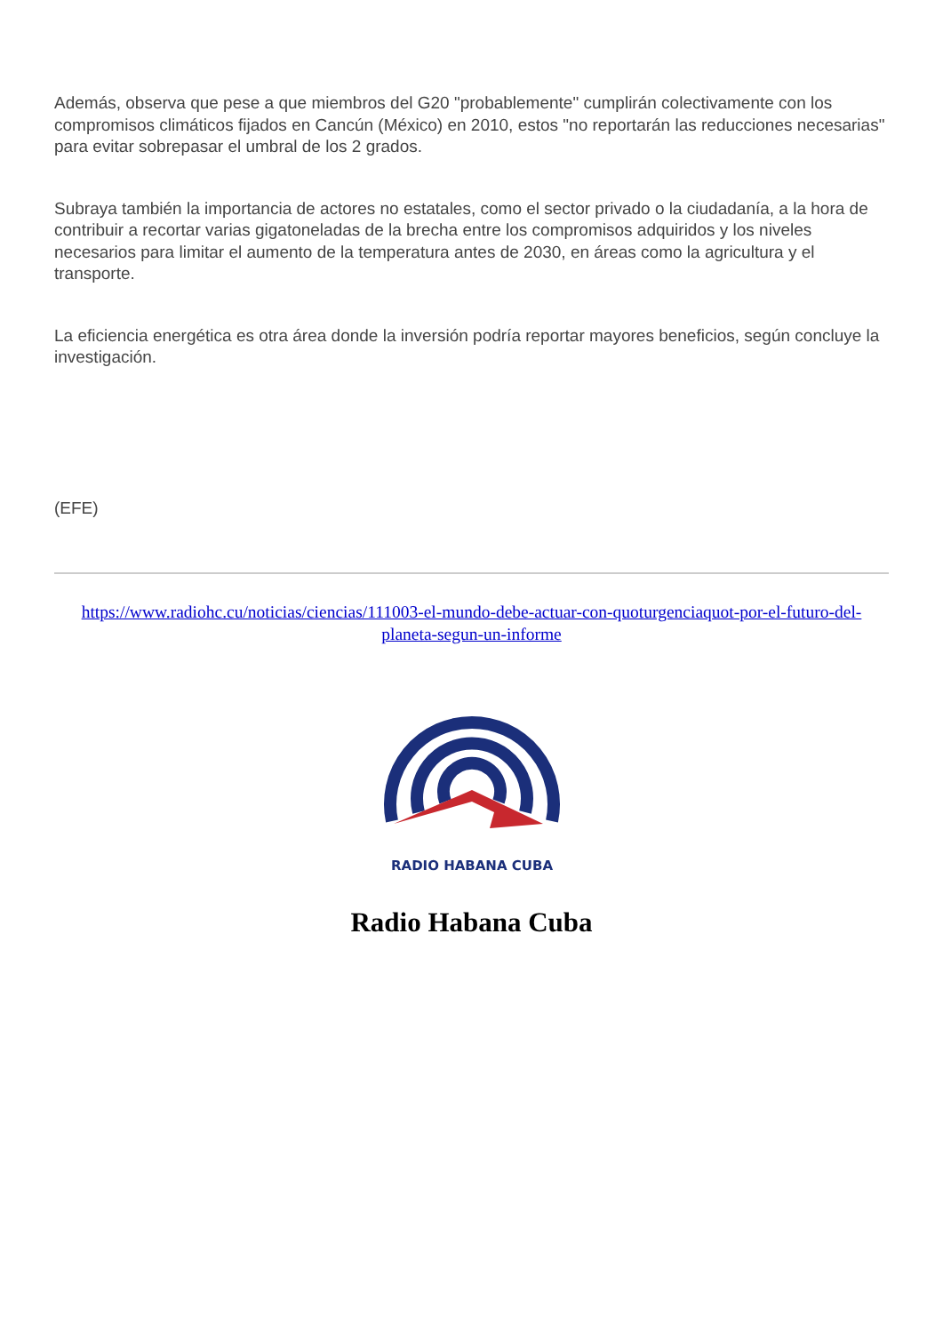Además, observa que pese a que miembros del G20 "probablemente" cumplirán colectivamente con los compromisos climáticos fijados en Cancún (México) en 2010, estos "no reportarán las reducciones necesarias" para evitar sobrepasar el umbral de los 2 grados.
Subraya también la importancia de actores no estatales, como el sector privado o la ciudadanía, a la hora de contribuir a recortar varias gigatoneladas de la brecha entre los compromisos adquiridos y los niveles necesarios para limitar el aumento de la temperatura antes de 2030, en áreas como la agricultura y el transporte.
La eficiencia energética es otra área donde la inversión podría reportar mayores beneficios, según concluye la investigación.
(EFE)
https://www.radiohc.cu/noticias/ciencias/111003-el-mundo-debe-actuar-con-quoturgenciaquot-por-el-futuro-del-planeta-segun-un-informe
RADIO HABANA CUBA
Radio Habana Cuba